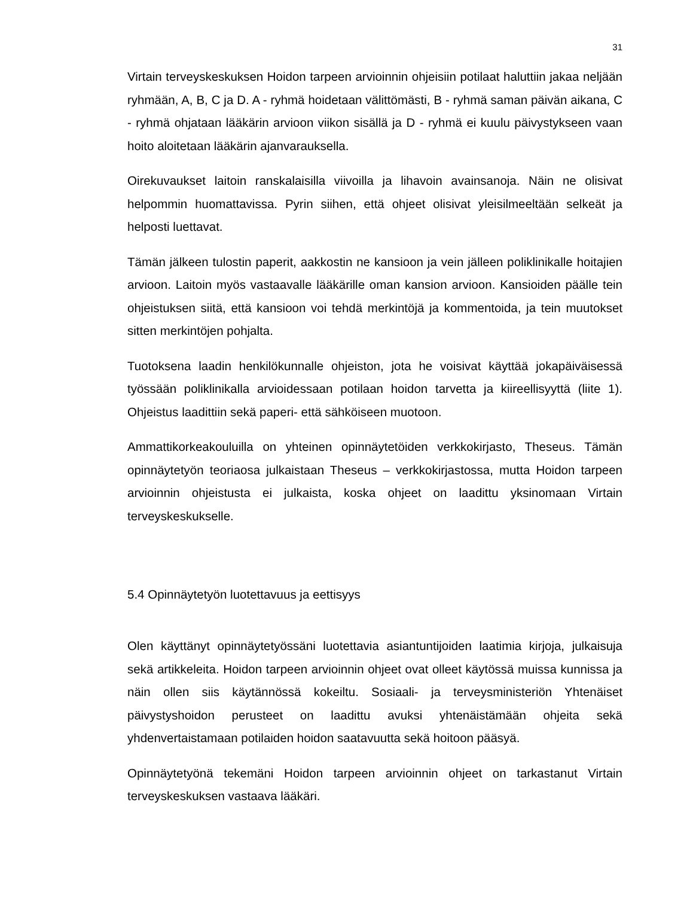31
Virtain terveyskeskuksen Hoidon tarpeen arvioinnin ohjeisiin potilaat haluttiin jakaa neljään ryhmään, A, B, C ja D. A - ryhmä hoidetaan välittömästi, B - ryhmä saman päivän aikana, C - ryhmä ohjataan lääkärin arvioon viikon sisällä ja D - ryhmä ei kuulu päivystykseen vaan hoito aloitetaan lääkärin ajanvarauksella.
Oirekuvaukset laitoin ranskalaisilla viivoilla ja lihavoin avainsanoja. Näin ne olisivat helpommin huomattavissa. Pyrin siihen, että ohjeet olisivat yleisilmeeltään selkeät ja helposti luettavat.
Tämän jälkeen tulostin paperit, aakkostin ne kansioon ja vein jälleen poliklinikalle hoitajien arvioon. Laitoin myös vastaavalle lääkärille oman kansion arvioon. Kansioiden päälle tein ohjeistuksen siitä, että kansioon voi tehdä merkintöjä ja kommentoida, ja tein muutokset sitten merkintöjen pohjalta.
Tuotoksena laadin henkilökunnalle ohjeiston, jota he voisivat käyttää jokapäiväisessä työssään poliklinikalla arvioidessaan potilaan hoidon tarvetta ja kiireellisyyttä (liite 1). Ohjeistus laadittiin sekä paperi- että sähköiseen muotoon.
Ammattikorkeakouluilla on yhteinen opinnäytetöiden verkkokirjasto, Theseus. Tämän opinnäytetyön teoriaosa julkaistaan Theseus – verkkokirjastossa, mutta Hoidon tarpeen arvioinnin ohjeistusta ei julkaista, koska ohjeet on laadittu yksinomaan Virtain terveyskeskukselle.
5.4 Opinnäytetyön luotettavuus ja eettisyys
Olen käyttänyt opinnäytetyössäni luotettavia asiantuntijoiden laatimia kirjoja, julkaisuja sekä artikkeleita. Hoidon tarpeen arvioinnin ohjeet ovat olleet käytössä muissa kunnissa ja näin ollen siis käytännössä kokeiltu. Sosiaali- ja terveysministeriön Yhtenäiset päivystyshoidon perusteet on laadittu avuksi yhtenäistämään ohjeita sekä yhdenvertaistamaan potilaiden hoidon saatavuutta sekä hoitoon pääsyä.
Opinnäytetyönä tekemäni Hoidon tarpeen arvioinnin ohjeet on tarkastanut Virtain terveyskeskuksen vastaava lääkäri.